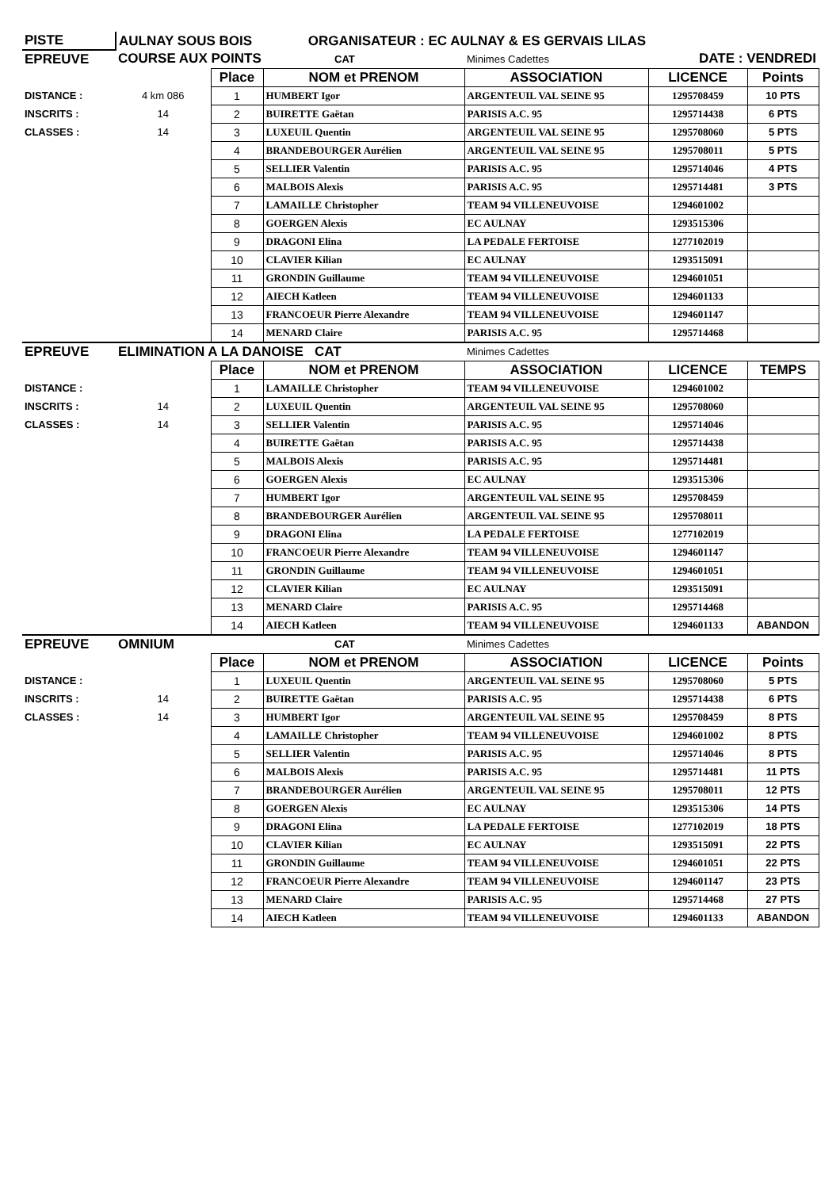| PISTE | AULNAY SOUS BOIS | | ORGANISATEUR : EC AULNAY & ES GERVAIS LILAS | | | |
| EPREUVE | COURSE AUX POINTS | | CAT | Minimes Cadettes | DATE : VENDREDI | |
| | | Place | NOM et PRENOM | ASSOCIATION | LICENCE | Points |
| DISTANCE : | 4 km 086 | 1 | HUMBERT Igor | ARGENTEUIL VAL SEINE 95 | 1295708459 | 10 PTS |
| INSCRITS : | 14 | 2 | BUIRETTE Gaëtan | PARISIS A.C. 95 | 1295714438 | 6 PTS |
| CLASSES : | 14 | 3 | LUXEUIL Quentin | ARGENTEUIL VAL SEINE 95 | 1295708060 | 5 PTS |
| | | 4 | BRANDEBOURGER Aurélien | ARGENTEUIL VAL SEINE 95 | 1295708011 | 5 PTS |
| | | 5 | SELLIER Valentin | PARISIS A.C. 95 | 1295714046 | 4 PTS |
| | | 6 | MALBOIS Alexis | PARISIS A.C. 95 | 1295714481 | 3 PTS |
| | | 7 | LAMAILLE Christopher | TEAM 94 VILLENEUVOISE | 1294601002 | |
| | | 8 | GOERGEN Alexis | EC AULNAY | 1293515306 | |
| | | 9 | DRAGONI Elina | LA PEDALE FERTOISE | 1277102019 | |
| | | 10 | CLAVIER Kilian | EC AULNAY | 1293515091 | |
| | | 11 | GRONDIN Guillaume | TEAM 94 VILLENEUVOISE | 1294601051 | |
| | | 12 | AIECH Katleen | TEAM 94 VILLENEUVOISE | 1294601133 | |
| | | 13 | FRANCOEUR Pierre Alexandre | TEAM 94 VILLENEUVOISE | 1294601147 | |
| | | 14 | MENARD Claire | PARISIS A.C. 95 | 1295714468 | |
| EPREUVE | ELIMINATION A LA DANOISE CAT | | | Minimes Cadettes | | |
| | | Place | NOM et PRENOM | ASSOCIATION | LICENCE | TEMPS |
| DISTANCE : | | 1 | LAMAILLE Christopher | TEAM 94 VILLENEUVOISE | 1294601002 | |
| INSCRITS : | 14 | 2 | LUXEUIL Quentin | ARGENTEUIL VAL SEINE 95 | 1295708060 | |
| CLASSES : | 14 | 3 | SELLIER Valentin | PARISIS A.C. 95 | 1295714046 | |
| | | 4 | BUIRETTE Gaëtan | PARISIS A.C. 95 | 1295714438 | |
| | | 5 | MALBOIS Alexis | PARISIS A.C. 95 | 1295714481 | |
| | | 6 | GOERGEN Alexis | EC AULNAY | 1293515306 | |
| | | 7 | HUMBERT Igor | ARGENTEUIL VAL SEINE 95 | 1295708459 | |
| | | 8 | BRANDEBOURGER Aurélien | ARGENTEUIL VAL SEINE 95 | 1295708011 | |
| | | 9 | DRAGONI Elina | LA PEDALE FERTOISE | 1277102019 | |
| | | 10 | FRANCOEUR Pierre Alexandre | TEAM 94 VILLENEUVOISE | 1294601147 | |
| | | 11 | GRONDIN Guillaume | TEAM 94 VILLENEUVOISE | 1294601051 | |
| | | 12 | CLAVIER Kilian | EC AULNAY | 1293515091 | |
| | | 13 | MENARD Claire | PARISIS A.C. 95 | 1295714468 | |
| | | 14 | AIECH Katleen | TEAM 94 VILLENEUVOISE | 1294601133 | ABANDON |
| EPREUVE | OMNIUM | | CAT | Minimes Cadettes | | |
| | | Place | NOM et PRENOM | ASSOCIATION | LICENCE | Points |
| DISTANCE : | | 1 | LUXEUIL Quentin | ARGENTEUIL VAL SEINE 95 | 1295708060 | 5 PTS |
| INSCRITS : | 14 | 2 | BUIRETTE Gaëtan | PARISIS A.C. 95 | 1295714438 | 6 PTS |
| CLASSES : | 14 | 3 | HUMBERT Igor | ARGENTEUIL VAL SEINE 95 | 1295708459 | 8 PTS |
| | | 4 | LAMAILLE Christopher | TEAM 94 VILLENEUVOISE | 1294601002 | 8 PTS |
| | | 5 | SELLIER Valentin | PARISIS A.C. 95 | 1295714046 | 8 PTS |
| | | 6 | MALBOIS Alexis | PARISIS A.C. 95 | 1295714481 | 11 PTS |
| | | 7 | BRANDEBOURGER Aurélien | ARGENTEUIL VAL SEINE 95 | 1295708011 | 12 PTS |
| | | 8 | GOERGEN Alexis | EC AULNAY | 1293515306 | 14 PTS |
| | | 9 | DRAGONI Elina | LA PEDALE FERTOISE | 1277102019 | 18 PTS |
| | | 10 | CLAVIER Kilian | EC AULNAY | 1293515091 | 22 PTS |
| | | 11 | GRONDIN Guillaume | TEAM 94 VILLENEUVOISE | 1294601051 | 22 PTS |
| | | 12 | FRANCOEUR Pierre Alexandre | TEAM 94 VILLENEUVOISE | 1294601147 | 23 PTS |
| | | 13 | MENARD Claire | PARISIS A.C. 95 | 1295714468 | 27 PTS |
| | | 14 | AIECH Katleen | TEAM 94 VILLENEUVOISE | 1294601133 | ABANDON |